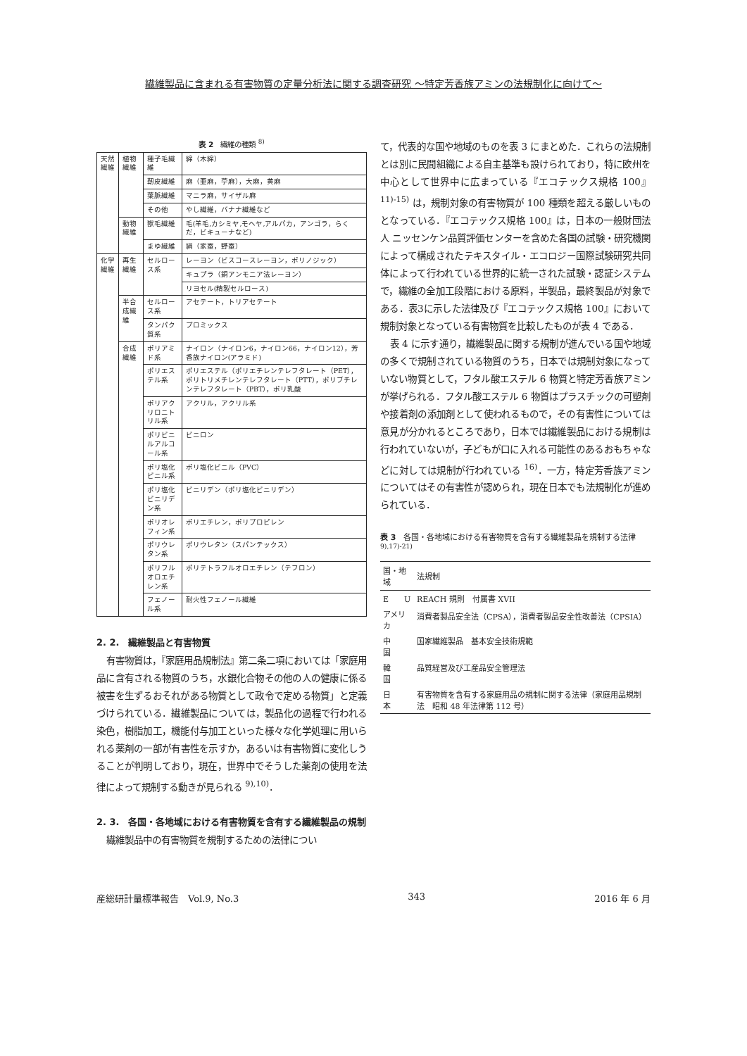繊維製品に含まれる有害物質の定量分析法に関する調査研究 ～特定芳香族アミンの法規制化に向けて～
表 2　繊維の種類 <sup>8)</sup>
| 天然繊維 | 植物繊維 | 種子毛繊維 | 綿（木綿） |
| | | 靭皮繊維 | 麻（亜麻，苧麻），大麻，黄麻 |
| | | 葉脈繊維 | マニラ麻，サイザル麻 |
| | | その他 | やし繊維，バナナ繊維など |
| | 動物繊維 | 獣毛繊維 | 毛(羊毛,カシミヤ,モヘヤ,アルパカ，アンゴラ，らくだ，ビキューナなど) |
| | | まゆ繊維 | 絹（家蚕，野蚕） |
| 化学繊維 | 再生繊維 | セルロース系 | レーヨン（ビスコースレーヨン，ポリノジック） |
| | | | キュプラ（銅アンモニア法レーヨン） |
| | | | リヨセル(精製セルロース) |
| | 半合成繊維 | セルロース系 | アセテート，トリアセテート |
| | | タンパク質系 | プロミックス |
| | 合成繊維 | ポリアミド系 | ナイロン（ナイロン6，ナイロン66，ナイロン12），芳香族ナイロン(アラミド) |
| | | ポリエステル系 | ポリエステル（ポリエチレンテレフタレート（PET），ポリトリメチレンテレフタレート（PTT），ポリブチレンテレフタレート（PBT），ポリ乳酸 |
| | | ポリアクリロニトリル系 | アクリル，アクリル系 |
| | | ポリビニルアルコール系 | ビニロン |
| | | ポリ塩化ビニル系 | ポリ塩化ビニル（PVC） |
| | | ポリ塩化ビニリデン系 | ビニリデン（ポリ塩化ビニリデン） |
| | | ポリオレフィン系 | ポリエチレン，ポリプロピレン |
| | | ポリウレタン系 | ポリウレタン（スパンテックス） |
| | | ポリフルオロエチレン系 | ポリテトラフルオロエチレン（テフロン） |
| | | フェノール系 | 耐火性フェノール繊維 |
2. 2.　繊維製品と有害物質
有害物質は，『家庭用品規制法』第二条二項においては「家庭用品に含有される物質のうち，水銀化合物その他の人の健康に係る被害を生ずるおそれがある物質として政令で定める物質」と定義づけられている．繊維製品については，製品化の過程で行われる染色，樹脂加工，機能付与加工といった様々な化学処理に用いられる薬剤の一部が有害性を示すか，あるいは有害物質に変化しうることが判明しており，現在，世界中でそうした薬剤の使用を法律によって規制する動きが見られる <sup>9),10)</sup>．
2. 3.　各国・各地域における有害物質を含有する繊維製品の規制
繊維製品中の有害物質を規制するための法律につい
て，代表的な国や地域のものを表 3 にまとめた．これらの法規制とは別に民間組織による自主基準も設けられており，特に欧州を中心として世界中に広まっている『エコテックス規格 100』<sup>11)-15)</sup> は，規制対象の有害物質が 100 種類を超える厳しいものとなっている．『エコテックス規格 100』は，日本の一般財団法人 ニッセンケン品質評価センターを含めた各国の試験・研究機関によって構成されたテキスタイル・エコロジー国際試験研究共同体によって行われている世界的に統一された試験・認証システムで，繊維の全加工段階における原料，半製品，最終製品が対象である．表3に示した法律及び『エコテックス規格 100』において規制対象となっている有害物質を比較したものが表 4 である．
表 4 に示す通り，繊維製品に関する規制が進んでいる国や地域の多くで規制されている物質のうち，日本では規制対象になっていない物質として，フタル酸エステル 6 物質と特定芳香族アミンが挙げられる．フタル酸エステル 6 物質はプラスチックの可塑剤や接着剤の添加剤として使われるもので，その有害性については意見が分かれるところであり，日本では繊維製品における規制は行われていないが，子どもが口に入れる可能性のあるおもちゃなどに対しては規制が行われている <sup>16)</sup>．一方，特定芳香族アミンについてはその有害性が認められ，現在日本でも法規制化が進められている．
表 3　各国・各地域における有害物質を含有する繊維製品を規制する法律 <sup>9),17)-21)</sup>
| 国・地域 | 法規制 |
| --- | --- |
| E U | REACH 規則 付属書 XVII |
| アメリカ | 消費者製品安全法（CPSA），消費者製品安全性改善法（CPSIA） |
| 中 国 | 国家繊維製品 基本安全技術規範 |
| 韓 国 | 品質経営及び工産品安全管理法 |
| 日 本 | 有害物質を含有する家庭用品の規制に関する法律（家庭用品規制法 昭和 48 年法律第 112 号） |
産総研計量標準報告　Vol.9, No.3 343 2016 年 6 月